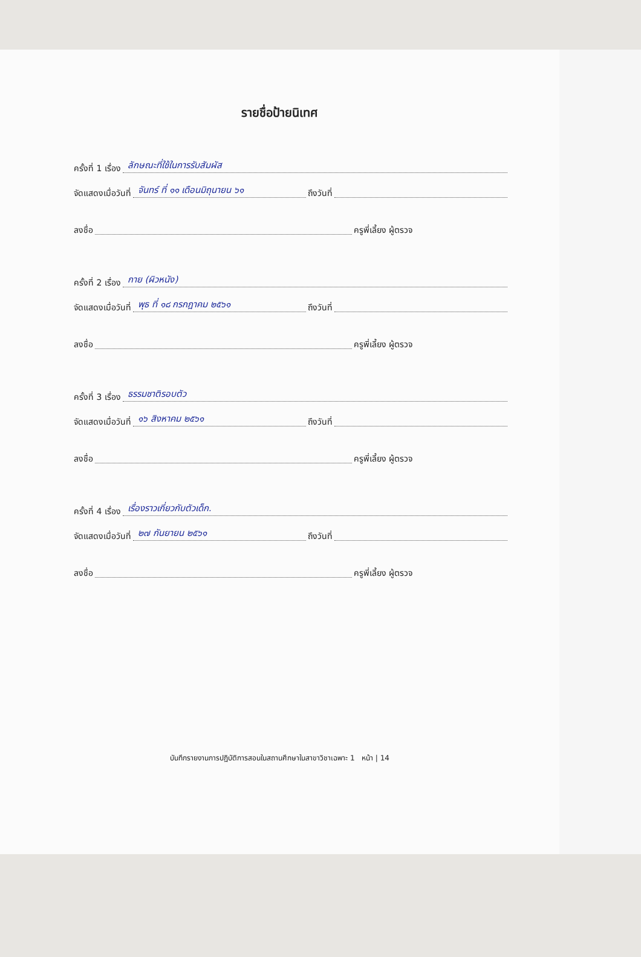รายชื่อป้ายนิเทศ
ครั้งที่ 1 เรื่อง ลักษณะที่ใช้ในการรับสัมผัส
จัดแสดงเมื่อวันที่ จันทร์ ที่ ๑๑ เดือนมิถุนายน ๖๑ ถึงวันที่
ลงชื่อ ครูพี่เลี้ยง ผู้ตรวจ
ครั้งที่ 2 เรื่อง กาย (ผิวหนัง)
จัดแสดงเมื่อวันที่ พุธ ที่ ๑๘ กรกฎาคม ๒๕๖๑ ถึงวันที่
ลงชื่อ ครูพี่เลี้ยง ผู้ตรวจ
ครั้งที่ 3 เรื่อง ธรรมชาติรอบตัว
จัดแสดงเมื่อวันที่ ๑๖ สิงหาคม ๒๕๖๑ ถึงวันที่
ลงชื่อ ครูพี่เลี้ยง ผู้ตรวจ
ครั้งที่ 4 เรื่อง เรื่องราวเกี่ยวกับตัวเด็ก.
จัดแสดงเมื่อวันที่ ๒๗ กันยายน ๒๕๖๑ ถึงวันที่
ลงชื่อ ครูพี่เลี้ยง ผู้ตรวจ
บันทึกรายงานการปฏิบัติการสอนในสถานศึกษาในสาขาวิชาเฉพาะ 1 หน้า | 14